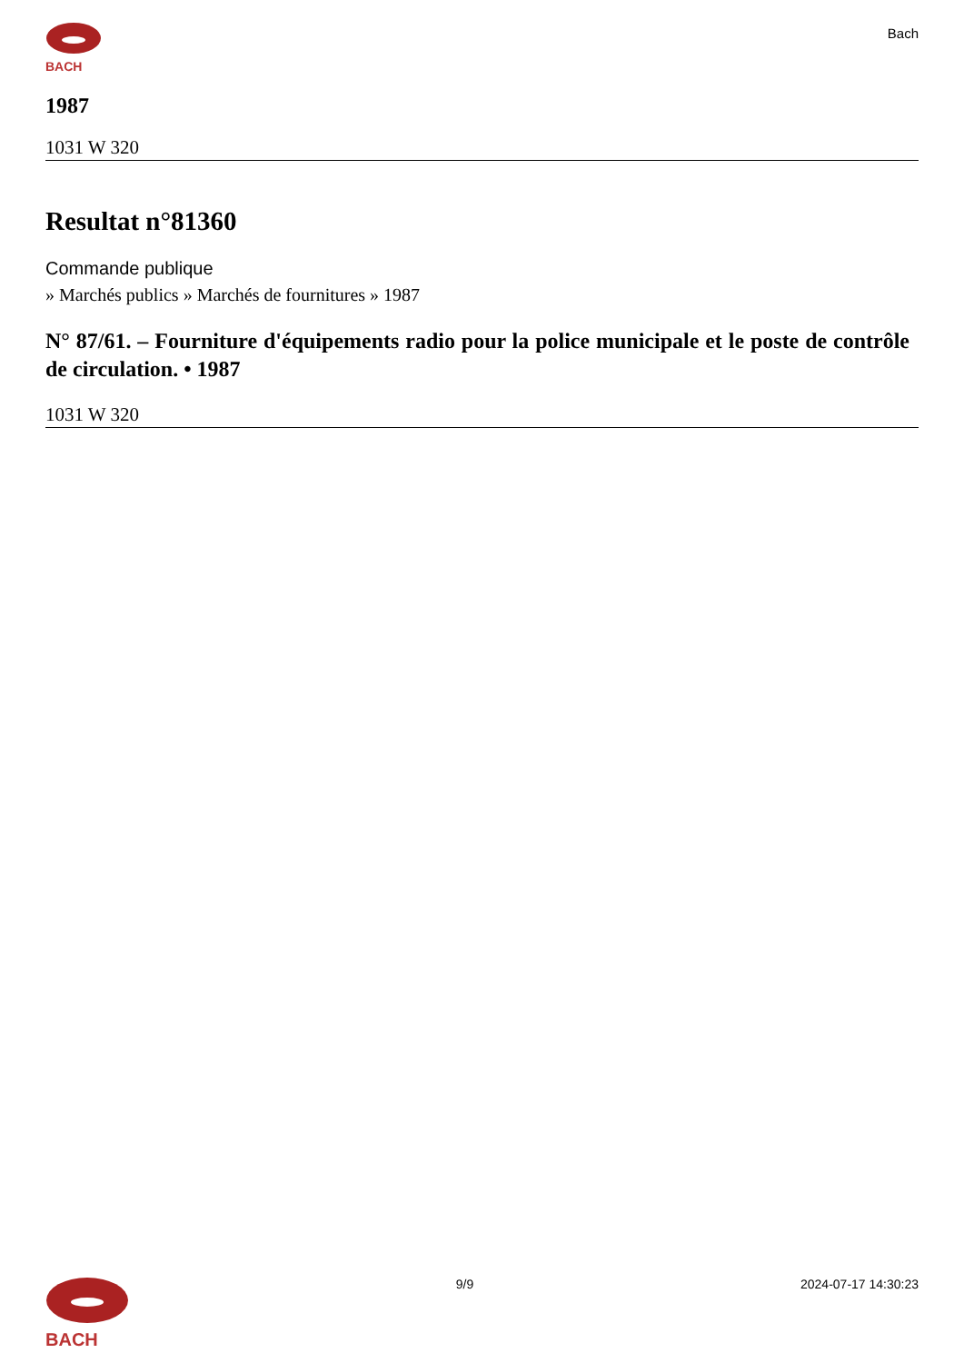BACH
Bach
1987
1031 W 320
Resultat n°81360
Commande publique
» Marchés publics » Marchés de fournitures » 1987
N° 87/61. – Fourniture d'équipements radio pour la police municipale et le poste de contrôle de circulation. • 1987
1031 W 320
BACH
9/9 2024-07-17 14:30:23